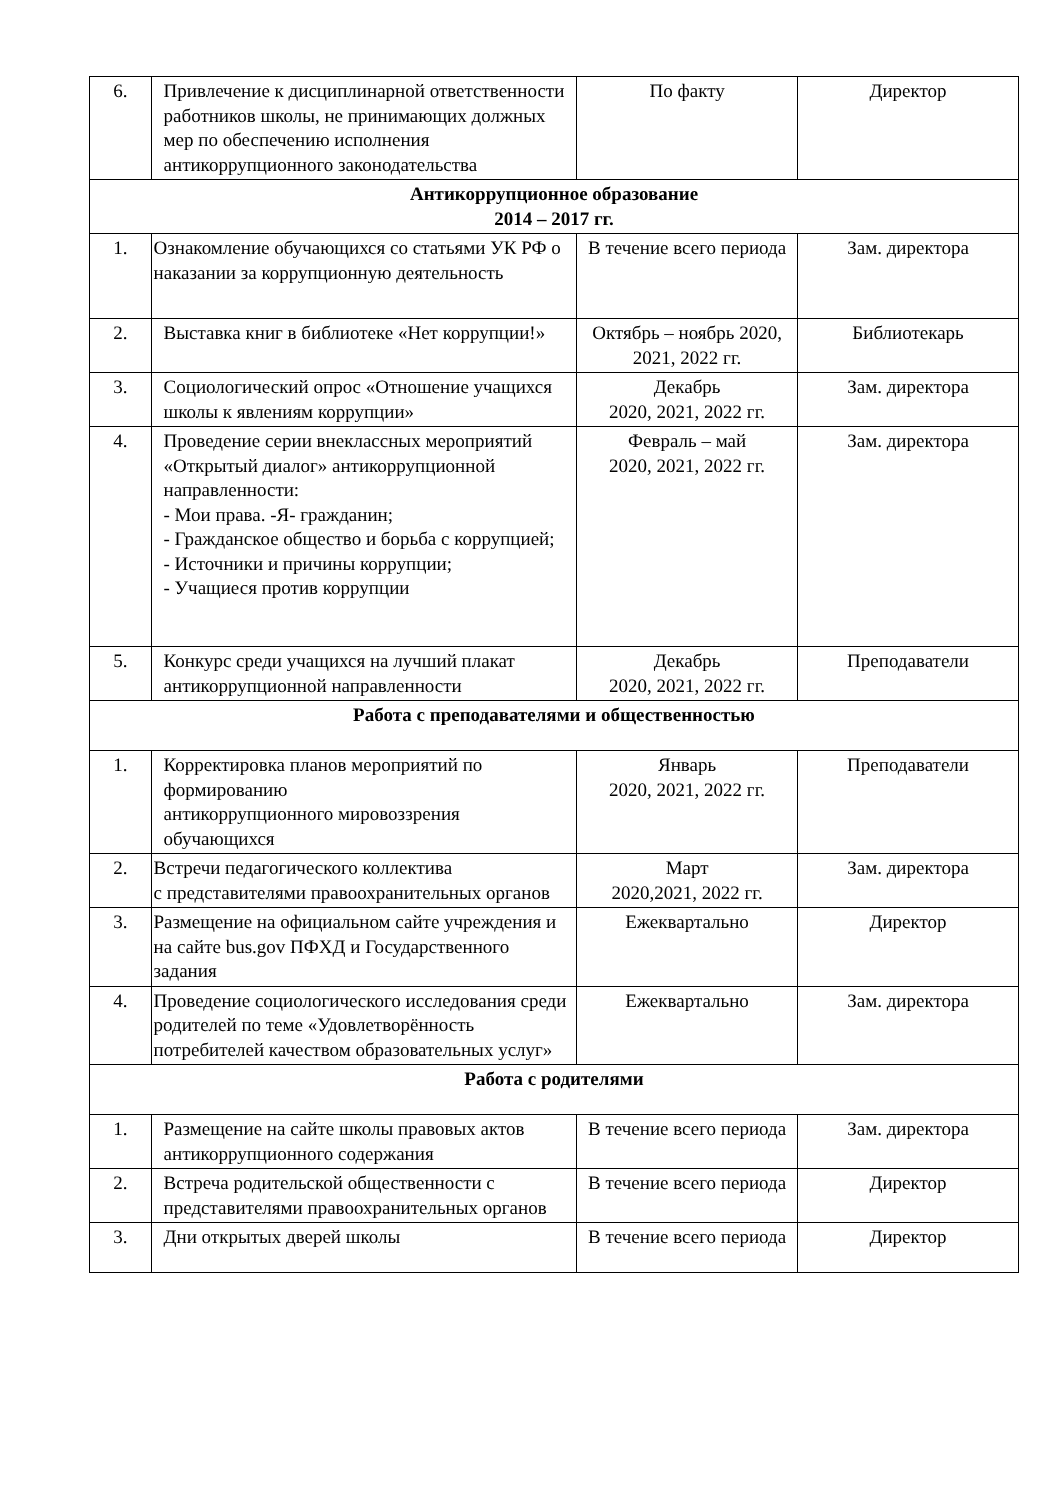| 6. | Привлечение к дисциплинарной ответственности работников школы, не принимающих должных мер по обеспечению исполнения антикоррупционного законодательства | По факту | Директор |
| Антикоррупционное образование 2014 – 2017 гг. | | | |
| 1. | Ознакомление обучающихся со статьями УК РФ о наказании за коррупционную деятельность | В течение всего периода | Зам. директора |
| 2. | Выставка книг в библиотеке «Нет коррупции!» | Октябрь – ноябрь 2020, 2021, 2022 гг. | Библиотекарь |
| 3. | Социологический опрос «Отношение учащихся школы к явлениям коррупции» | Декабрь 2020, 2021, 2022 гг. | Зам. директора |
| 4. | Проведение серии внеклассных мероприятий «Открытый диалог» антикоррупционной направленности: - Мои права. -Я- гражданин; - Гражданское общество и борьба с коррупцией; - Источники и причины коррупции; - Учащиеся против коррупции | Февраль – май 2020, 2021, 2022 гг. | Зам. директора |
| 5. | Конкурс среди учащихся на лучший плакат антикоррупционной направленности | Декабрь 2020, 2021, 2022 гг. | Преподаватели |
| Работа с преподавателями и общественностью | | | |
| 1. | Корректировка планов мероприятий по формированию антикоррупционного мировоззрения обучающихся | Январь 2020, 2021, 2022 гг. | Преподаватели |
| 2. | Встречи педагогического коллектива с представителями правоохранительных органов | Март 2020,2021, 2022 гг. | Зам. директора |
| 3. | Размещение на официальном сайте учреждения и на сайте bus.gov ПФХД и Государственного задания | Ежеквартально | Директор |
| 4. | Проведение социологического исследования среди родителей по теме «Удовлетворённость потребителей качеством образовательных услуг» | Ежеквартально | Зам. директора |
| Работа с родителями | | | |
| 1. | Размещение на сайте школы правовых актов антикоррупционного содержания | В течение всего периода | Зам. директора |
| 2. | Встреча родительской общественности с представителями правоохранительных органов | В течение всего периода | Директор |
| 3. | Дни открытых дверей школы | В течение всего периода | Директор |